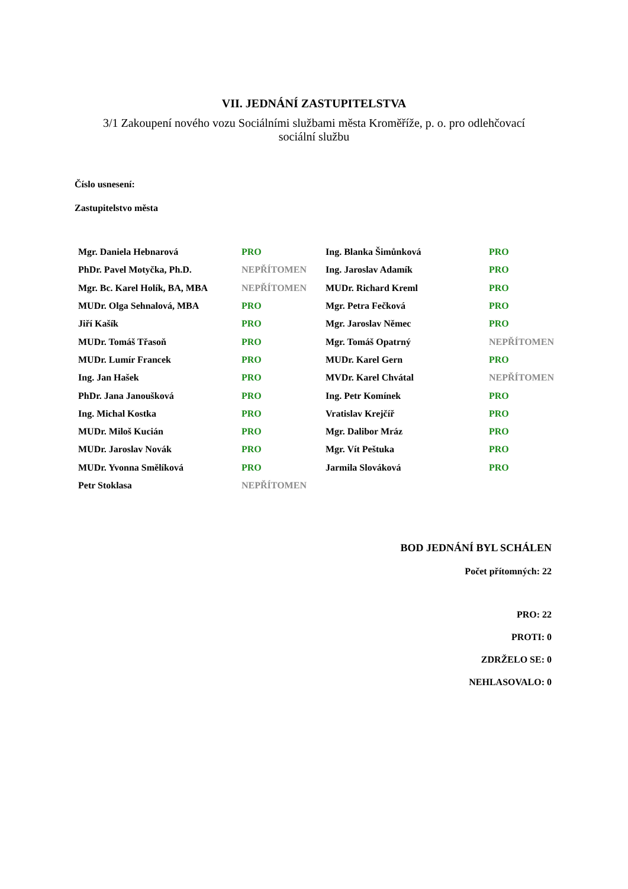VII. JEDNÁNÍ ZASTUPITELSTVA
3/1 Zakoupení nového vozu Sociálními službami města Kroměříže, p. o. pro odlehčovací sociální službu
Číslo usnesení:
Zastupitelstvo města
| Mgr. Daniela Hebnarová | PRO | Ing. Blanka Šimůnková | PRO |
| PhDr. Pavel Motyčka, Ph.D. | NEPŘÍTOMEN | Ing. Jaroslav Adamík | PRO |
| Mgr. Bc. Karel Holík, BA, MBA | NEPŘÍTOMEN | MUDr. Richard Kreml | PRO |
| MUDr. Olga Sehnalová, MBA | PRO | Mgr. Petra Fečková | PRO |
| Jiří Kašík | PRO | Mgr. Jaroslav Němec | PRO |
| MUDr. Tomáš Třasoň | PRO | Mgr. Tomáš Opatrný | NEPŘÍTOMEN |
| MUDr. Lumír Francek | PRO | MUDr. Karel Gern | PRO |
| Ing. Jan Hašek | PRO | MVDr. Karel Chvátal | NEPŘÍTOMEN |
| PhDr. Jana Janoušková | PRO | Ing. Petr Komínek | PRO |
| Ing. Michal Kostka | PRO | Vratislav Krejčíř | PRO |
| MUDr. Miloš Kucián | PRO | Mgr. Dalibor Mráz | PRO |
| MUDr. Jaroslav Novák | PRO | Mgr. Vít Peštuka | PRO |
| MUDr. Yvonna Smělíková | PRO | Jarmila Slováková | PRO |
| Petr Stoklasa | NEPŘÍTOMEN | | |
BOD JEDNÁNÍ BYL SCHÁLEN
Počet přítomných: 22
PRO: 22
PROTI: 0
ZDRŽELO SE: 0
NEHLASOVALO: 0